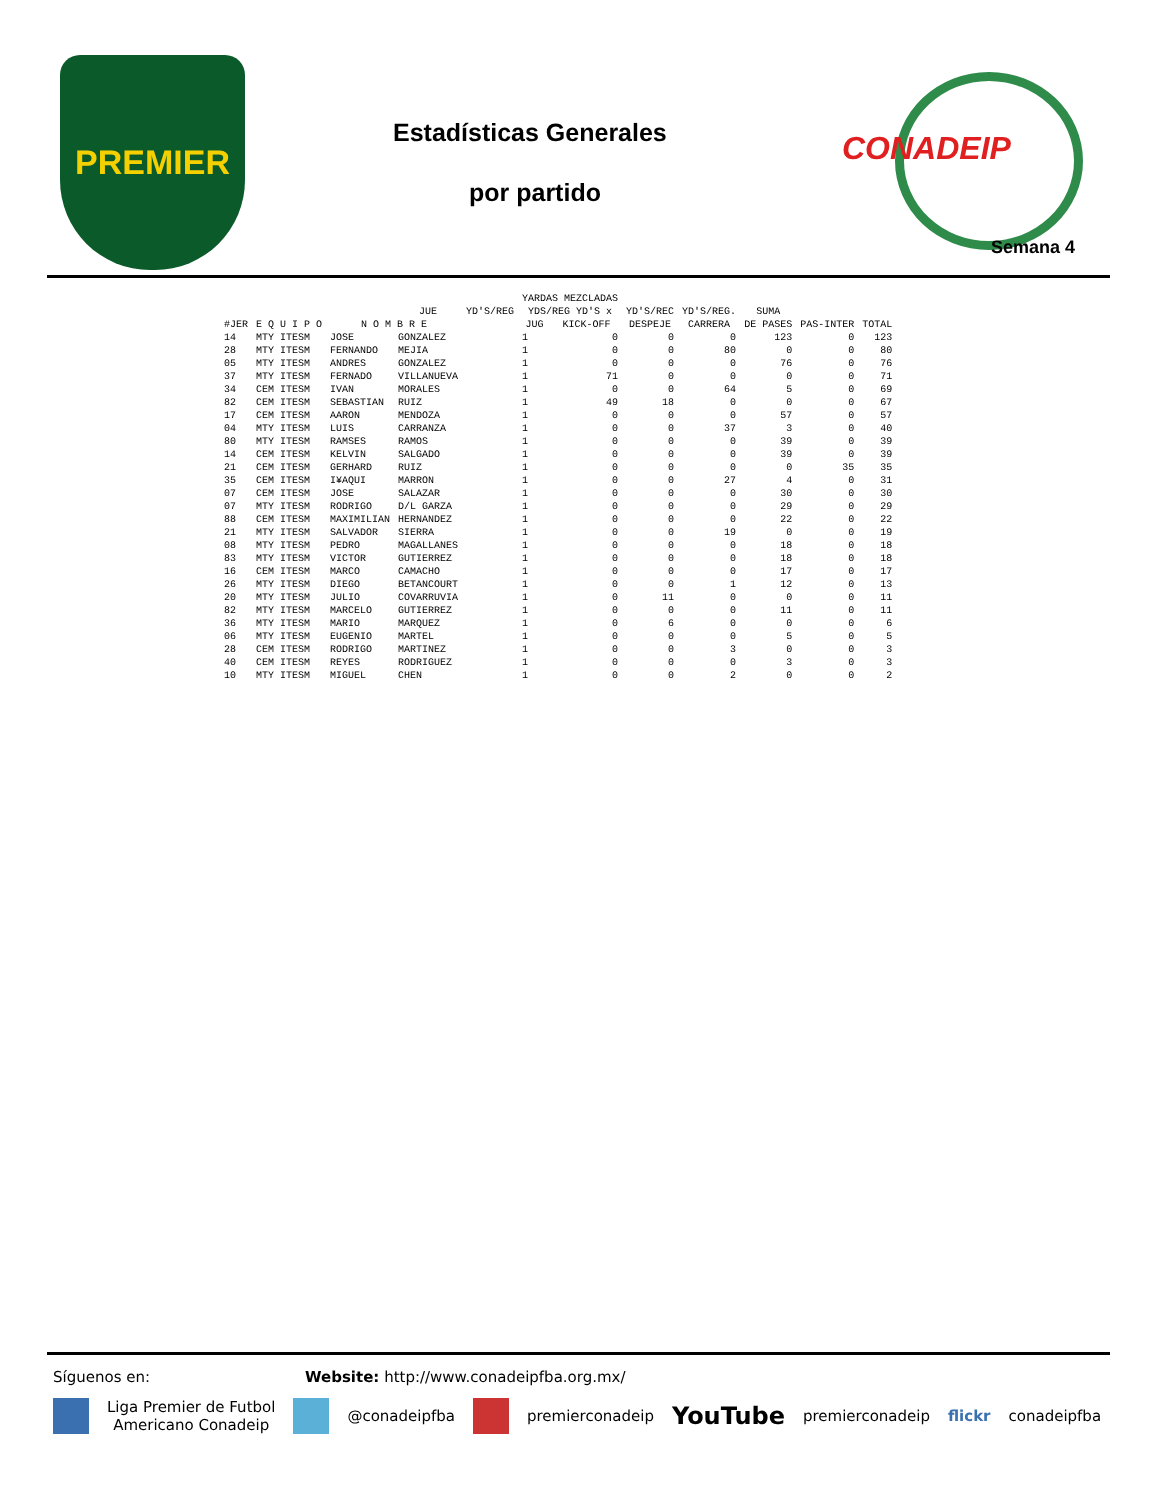PREMIER
Estadísticas Generales
por partido
CONADEIP
Semana 4
| | | | | JUE | YD'S/REG | YARDAS MEZCLADAS YDS/REG YD'S x | | YD'S/REC | YD'S/REG. | SUMA | | |
| --- | --- | --- | --- | --- | --- | --- | --- | --- | --- | --- | --- | --- |
| #JER | E Q U I P O | | N O M B R E | | | JUG | KICK-OFF | DESPEJE | CARRERA | DE PASES | PAS-INTER | TOTAL |
| 14 | MTY ITESM | | JOSE | GONZALEZ | | 1 | 0 | 0 | 0 | 123 | 0 | 123 |
| 28 | MTY ITESM | | FERNANDO | MEJIA | | 1 | 0 | 0 | 80 | 0 | 0 | 80 |
| 05 | MTY ITESM | | ANDRES | GONZALEZ | | 1 | 0 | 0 | 0 | 76 | 0 | 76 |
| 37 | MTY ITESM | | FERNADO | VILLANUEVA | | 1 | 71 | 0 | 0 | 0 | 0 | 71 |
| 34 | CEM ITESM | | IVAN | MORALES | | 1 | 0 | 0 | 64 | 5 | 0 | 69 |
| 82 | CEM ITESM | | SEBASTIAN | RUIZ | | 1 | 49 | 18 | 0 | 0 | 0 | 67 |
| 17 | CEM ITESM | | AARON | MENDOZA | | 1 | 0 | 0 | 0 | 57 | 0 | 57 |
| 04 | MTY ITESM | | LUIS | CARRANZA | | 1 | 0 | 0 | 37 | 3 | 0 | 40 |
| 80 | MTY ITESM | | RAMSES | RAMOS | | 1 | 0 | 0 | 0 | 39 | 0 | 39 |
| 14 | CEM ITESM | | KELVIN | SALGADO | | 1 | 0 | 0 | 0 | 39 | 0 | 39 |
| 21 | CEM ITESM | | GERHARD | RUIZ | | 1 | 0 | 0 | 0 | 0 | 35 | 35 |
| 35 | CEM ITESM | | I¥AQUI | MARRON | | 1 | 0 | 0 | 27 | 4 | 0 | 31 |
| 07 | CEM ITESM | | JOSE | SALAZAR | | 1 | 0 | 0 | 0 | 30 | 0 | 30 |
| 07 | MTY ITESM | | RODRIGO | D/L GARZA | | 1 | 0 | 0 | 0 | 29 | 0 | 29 |
| 88 | CEM ITESM | | MAXIMILIAN | HERNANDEZ | | 1 | 0 | 0 | 0 | 22 | 0 | 22 |
| 21 | MTY ITESM | | SALVADOR | SIERRA | | 1 | 0 | 0 | 19 | 0 | 0 | 19 |
| 08 | MTY ITESM | | PEDRO | MAGALLANES | | 1 | 0 | 0 | 0 | 18 | 0 | 18 |
| 83 | MTY ITESM | | VICTOR | GUTIERREZ | | 1 | 0 | 0 | 0 | 18 | 0 | 18 |
| 16 | CEM ITESM | | MARCO | CAMACHO | | 1 | 0 | 0 | 0 | 17 | 0 | 17 |
| 26 | MTY ITESM | | DIEGO | BETANCOURT | | 1 | 0 | 0 | 1 | 12 | 0 | 13 |
| 20 | MTY ITESM | | JULIO | COVARRUVIA | | 1 | 0 | 11 | 0 | 0 | 0 | 11 |
| 82 | MTY ITESM | | MARCELO | GUTIERREZ | | 1 | 0 | 0 | 0 | 11 | 0 | 11 |
| 36 | MTY ITESM | | MARIO | MARQUEZ | | 1 | 0 | 6 | 0 | 0 | 0 | 6 |
| 06 | MTY ITESM | | EUGENIO | MARTEL | | 1 | 0 | 0 | 0 | 5 | 0 | 5 |
| 28 | CEM ITESM | | RODRIGO | MARTINEZ | | 1 | 0 | 0 | 3 | 0 | 0 | 3 |
| 40 | CEM ITESM | | REYES | RODRIGUEZ | | 1 | 0 | 0 | 0 | 3 | 0 | 3 |
| 10 | MTY ITESM | | MIGUEL | CHEN | | 1 | 0 | 0 | 2 | 0 | 0 | 2 |
Síguenos en: Website: http://www.conadeipfba.org.mx/
Liga Premier de Futbol
Americano Conadeip @conadeipfba premierconadeip YouTube premierconadeip flickr conadeipfba